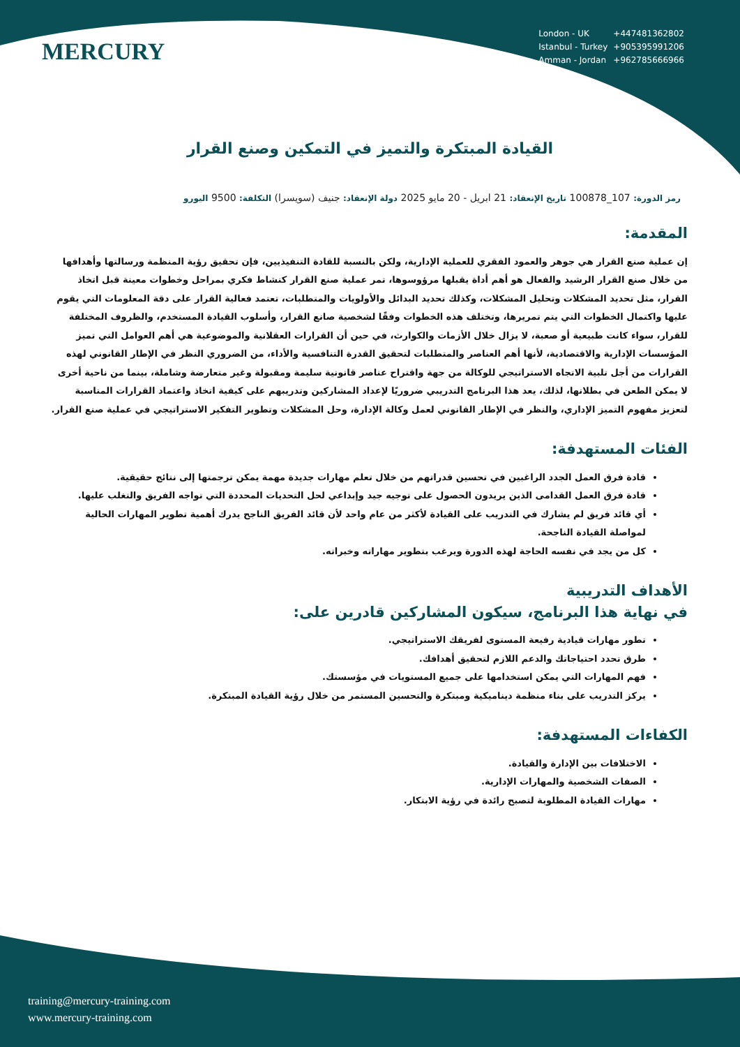MERCURY
| London - UK | +447481362802 |
| Istanbul - Turkey | +905395991206 |
| Amman - Jordan | +962785666966 |
القيادة المبتكرة والتميز في التمكين وصنع القرار
رمز الدورة: 107_100878 تاريخ الإنعقاد: 21 ابريل - 20 مايو 2025 دولة الإنعقاد: جنيف (سويسرا) التكلفة: 9500 اليورو
المقدمة:
إن عملية صنع القرار هي جوهر والعمود الفقري للعملية الإدارية، ولكن بالنسبة للقادة التنفيذيين، فإن تحقيق رؤية المنظمة ورسالتها وأهدافها من خلال صنع القرار الرشيد والفعال هو أهم أداة يقبلها مرؤوسوها، تمر عملية صنع القرار كنشاط فكري بمراحل وخطوات معينة قبل اتخاذ القرار، مثل تحديد المشكلات وتحليل المشكلات، وكذلك تحديد البدائل والأولويات والمتطلبات، تعتمد فعالية القرار على دقة المعلومات التي يقوم عليها واكتمال الخطوات التي يتم تمريرها، وتختلف هذه الخطوات وفقًا لشخصية صانع القرار، وأسلوب القيادة المستخدم، والظروف المختلفة للقرار، سواء كانت طبيعية أو صعبة، لا يزال خلال الأزمات والكوارث، في حين أن القرارات العقلانية والموضوعية هي أهم العوامل التي تميز المؤسسات الإدارية والاقتصادية، لأنها أهم العناصر والمتطلبات لتحقيق القدرة التنافسية والأداء، من الضروري النظر في الإطار القانوني لهذه القرارات من أجل تلبية الاتجاه الاستراتيجي للوكالة من جهة واقتراح عناصر قانونية سليمة ومقبولة وغير متعارضة وشاملة، بينما من ناحية أخرى لا يمكن الطعن في بطلانها، لذلك، يعد هذا البرنامج التدريبي ضروريًا لإعداد المشاركين وتدريبهم على كيفية اتخاذ واعتماد القرارات المناسبة لتعزيز مفهوم التميز الإداري، والنظر في الإطار القانوني لعمل وكالة الإدارة، وحل المشكلات وتطوير التفكير الاستراتيجي في عملية صنع القرار.
الفئات المستهدفة:
قادة فرق العمل الجدد الراغبين في تحسين قدراتهم من خلال تعلم مهارات جديدة مهمة يمكن ترجمتها إلى نتائج حقيقية.
قادة فرق العمل القدامى الذين يريدون الحصول على توجيه جيد وإبداعي لحل التحديات المحددة التي تواجه الفريق والتغلب عليها.
أي قائد فريق لم يشارك في التدريب على القيادة لأكثر من عام واحد لأن قائد الفريق الناجح يدرك أهمية تطوير المهارات الحالية لمواصلة القيادة الناجحة.
كل من يجد في نفسه الحاجة لهذه الدورة ويرغب بتطوير مهاراته وخبراته.
الأهداف التدريبية
في نهاية هذا البرنامج، سيكون المشاركين قادرين على:
تطور مهارات قيادية رفيعة المستوى لفريقك الاستراتيجي.
طرق تحدد احتياجاتك والدعم اللازم لتحقيق أهدافك.
فهم المهارات التي يمكن استخدامها على جميع المستويات في مؤسستك.
يركز التدريب على بناء منظمة ديناميكية ومبتكرة والتحسين المستمر من خلال رؤية القيادة المبتكرة.
الكفاءات المستهدفة:
الاختلافات بين الإدارة والقيادة.
الصفات الشخصية والمهارات الإدارية.
مهارات القيادة المطلوبة لتصبح رائدة في رؤية الابتكار.
training@mercury-training.com
www.mercury-training.com